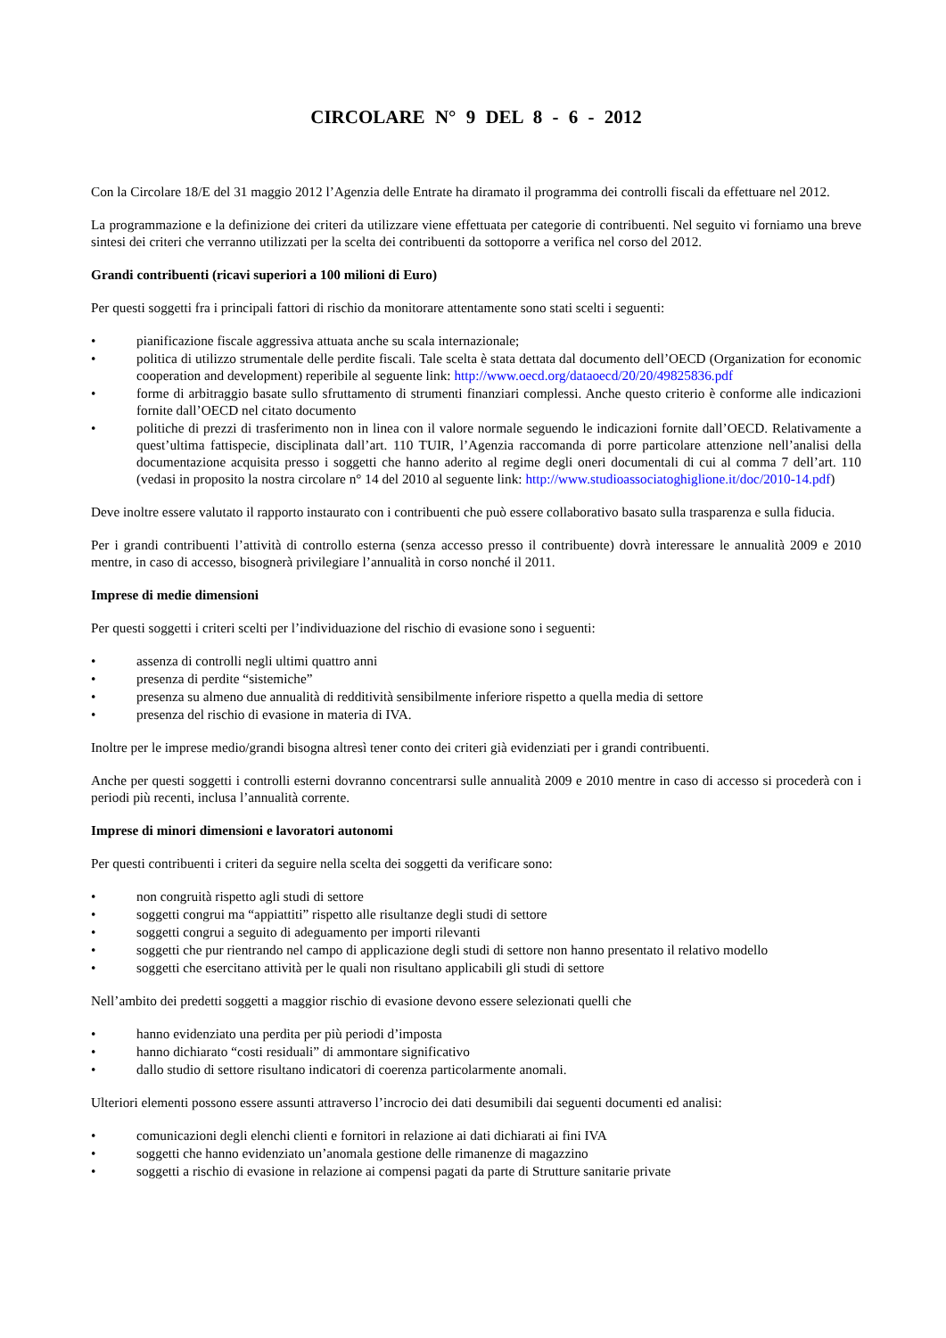CIRCOLARE N° 9 DEL 8 - 6 - 2012
Con la Circolare 18/E del 31 maggio 2012 l’Agenzia delle Entrate ha diramato il programma dei controlli fiscali da effettuare nel 2012.
La programmazione e la definizione dei criteri da utilizzare viene effettuata per categorie di contribuenti. Nel seguito vi forniamo una breve sintesi dei criteri che verranno utilizzati per la scelta dei contribuenti da sottoporre a verifica nel corso del 2012.
Grandi contribuenti (ricavi superiori a 100 milioni di Euro)
Per questi soggetti fra i principali fattori di rischio da monitorare attentamente sono stati scelti i seguenti:
• pianificazione fiscale aggressiva attuata anche su scala internazionale;
• politica di utilizzo strumentale delle perdite fiscali. Tale scelta è stata dettata dal documento dell’OECD (Organization for economic cooperation and development) reperibile al seguente link: http://www.oecd.org/dataoecd/20/20/49825836.pdf
• forme di arbitraggio basate sullo sfruttamento di strumenti finanziari complessi. Anche questo criterio è conforme alle indicazioni fornite dall’OECD nel citato documento
• politiche di prezzi di trasferimento non in linea con il valore normale seguendo le indicazioni fornite dall’OECD. Relativamente a quest’ultima fattispecie, disciplinata dall’art. 110 TUIR, l’Agenzia raccomanda di porre particolare attenzione nell’analisi della documentazione acquisita presso i soggetti che hanno aderito al regime degli oneri documentali di cui al comma 7 dell’art. 110 (vedasi in proposito la nostra circolare n° 14 del 2010 al seguente link: http://www.studioassociatoghiglione.it/doc/2010-14.pdf)
Deve inoltre essere valutato il rapporto instaurato con i contribuenti che può essere collaborativo basato sulla trasparenza e sulla fiducia.
Per i grandi contribuenti l’attività di controllo esterna (senza accesso presso il contribuente) dovrà interessare le annualità 2009 e 2010 mentre, in caso di accesso, bisognerà privilegiare l’annualità in corso nonché il 2011.
Imprese di medie dimensioni
Per questi soggetti i criteri scelti per l’individuazione del rischio di evasione sono i seguenti:
• assenza di controlli negli ultimi quattro anni
• presenza di perdite “sistemiche”
• presenza su almeno due annualità di redditività sensibilmente inferiore rispetto a quella media di settore
• presenza del rischio di evasione in materia di IVA.
Inoltre per le imprese medio/grandi bisogna altresì tener conto dei criteri già evidenziati per i grandi contribuenti.
Anche per questi soggetti i controlli esterni dovranno concentrarsi sulle annualità 2009 e 2010 mentre in caso di accesso si procederà con i periodi più recenti, inclusa l’annualità corrente.
Imprese di minori dimensioni e lavoratori autonomi
Per questi contribuenti i criteri da seguire nella scelta dei soggetti da verificare sono:
• non congruità rispetto agli studi di settore
• soggetti congrui ma “appiattiti” rispetto alle risultanze degli studi di settore
• soggetti congrui a seguito di adeguamento per importi rilevanti
• soggetti che pur rientrando nel campo di applicazione degli studi di settore non hanno presentato il relativo modello
• soggetti che esercitano attività per le quali non risultano applicabili gli studi di settore
Nell’ambito dei predetti soggetti a maggior rischio di evasione devono essere selezionati quelli che
• hanno evidenziato una perdita per più periodi d’imposta
• hanno dichiarato “costi residuali” di ammontare significativo
• dallo studio di settore risultano indicatori di coerenza particolarmente anomali.
Ulteriori elementi possono essere assunti attraverso l’incrocio dei dati desumibili dai seguenti documenti ed analisi:
• comunicazioni degli elenchi clienti e fornitori in relazione ai dati dichiarati ai fini IVA
• soggetti che hanno evidenziato un’anomala gestione delle rimanenze di magazzino
• soggetti a rischio di evasione in relazione ai compensi pagati da parte di Strutture sanitarie private